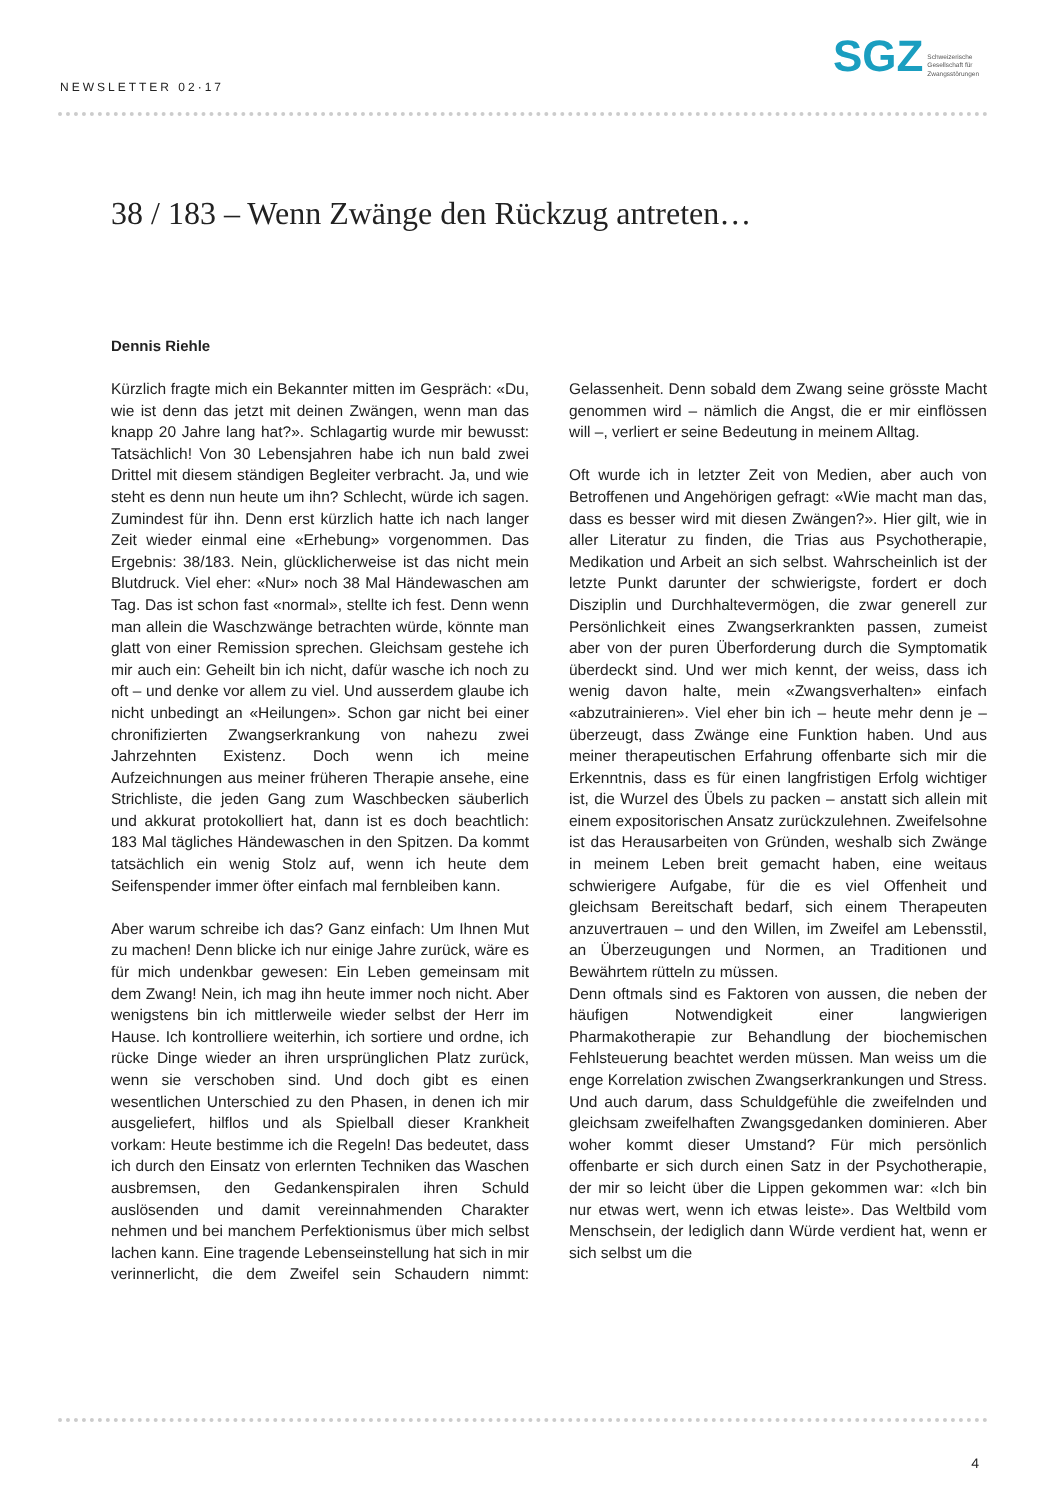NEWSLETTER 02·17
SGZ
Schweizerische
Gesellschaft für
Zwangsstörungen
38 / 183 – Wenn Zwänge den Rückzug antreten…
Dennis Riehle
Kürzlich fragte mich ein Bekannter mitten im Gespräch: «Du, wie ist denn das jetzt mit deinen Zwängen, wenn man das knapp 20 Jahre lang hat?». Schlagartig wurde mir bewusst: Tatsächlich! Von 30 Lebensjahren habe ich nun bald zwei Drittel mit diesem ständigen Begleiter verbracht. Ja, und wie steht es denn nun heute um ihn? Schlecht, würde ich sagen. Zumindest für ihn. Denn erst kürzlich hatte ich nach langer Zeit wieder einmal eine «Erhebung» vorgenommen. Das Ergebnis: 38/183. Nein, glücklicherweise ist das nicht mein Blutdruck. Viel eher: «Nur» noch 38 Mal Händewaschen am Tag. Das ist schon fast «normal», stellte ich fest. Denn wenn man allein die Waschzwänge betrachten würde, könnte man glatt von einer Remission sprechen. Gleichsam gestehe ich mir auch ein: Geheilt bin ich nicht, dafür wasche ich noch zu oft – und denke vor allem zu viel. Und ausserdem glaube ich nicht unbedingt an «Heilungen». Schon gar nicht bei einer chronifizierten Zwangserkrankung von nahezu zwei Jahrzehnten Existenz. Doch wenn ich meine Aufzeichnungen aus meiner früheren Therapie ansehe, eine Strichliste, die jeden Gang zum Waschbecken säuberlich und akkurat protokolliert hat, dann ist es doch beachtlich: 183 Mal tägliches Händewaschen in den Spitzen. Da kommt tatsächlich ein wenig Stolz auf, wenn ich heute dem Seifenspender immer öfter einfach mal fernbleiben kann.
Aber warum schreibe ich das? Ganz einfach: Um Ihnen Mut zu machen! Denn blicke ich nur einige Jahre zurück, wäre es für mich undenkbar gewesen: Ein Leben gemeinsam mit dem Zwang! Nein, ich mag ihn heute immer noch nicht. Aber wenigstens bin ich mittlerweile wieder selbst der Herr im Hause. Ich kontrolliere weiterhin, ich sortiere und ordne, ich rücke Dinge wieder an ihren ursprünglichen Platz zurück, wenn sie verschoben sind. Und doch gibt es einen wesentlichen Unterschied zu den Phasen, in denen ich mir ausgeliefert, hilflos und als Spielball dieser Krankheit vorkam: Heute bestimme ich die Regeln! Das bedeutet, dass ich durch den Einsatz von erlernten Techniken das Waschen ausbremsen, den Gedankenspiralen ihren Schuld auslösenden und damit vereinnahmenden Charakter nehmen und bei manchem Perfektionismus über mich selbst lachen kann. Eine tragende Lebenseinstellung hat sich in mir verinnerlicht, die dem Zweifel sein Schaudern nimmt: Gelassenheit. Denn sobald dem Zwang seine grösste Macht genommen wird – nämlich die Angst, die er mir einflössen will –, verliert er seine Bedeutung in meinem Alltag.
Oft wurde ich in letzter Zeit von Medien, aber auch von Betroffenen und Angehörigen gefragt: «Wie macht man das, dass es besser wird mit diesen Zwängen?». Hier gilt, wie in aller Literatur zu finden, die Trias aus Psychotherapie, Medikation und Arbeit an sich selbst. Wahrscheinlich ist der letzte Punkt darunter der schwierigste, fordert er doch Disziplin und Durchhaltevermögen, die zwar generell zur Persönlichkeit eines Zwangserkrankten passen, zumeist aber von der puren Überforderung durch die Symptomatik überdeckt sind. Und wer mich kennt, der weiss, dass ich wenig davon halte, mein «Zwangsverhalten» einfach «abzutrainieren». Viel eher bin ich – heute mehr denn je – überzeugt, dass Zwänge eine Funktion haben. Und aus meiner therapeutischen Erfahrung offenbarte sich mir die Erkenntnis, dass es für einen langfristigen Erfolg wichtiger ist, die Wurzel des Übels zu packen – anstatt sich allein mit einem expositorischen Ansatz zurückzulehnen. Zweifelsohne ist das Herausarbeiten von Gründen, weshalb sich Zwänge in meinem Leben breit gemacht haben, eine weitaus schwierigere Aufgabe, für die es viel Offenheit und gleichsam Bereitschaft bedarf, sich einem Therapeuten anzuvertrauen – und den Willen, im Zweifel am Lebensstil, an Überzeugungen und Normen, an Traditionen und Bewährtem rütteln zu müssen.
Denn oftmals sind es Faktoren von aussen, die neben der häufigen Notwendigkeit einer langwierigen Pharmakotherapie zur Behandlung der biochemischen Fehlsteuerung beachtet werden müssen. Man weiss um die enge Korrelation zwischen Zwangserkrankungen und Stress. Und auch darum, dass Schuldgefühle die zweifelnden und gleichsam zweifelhaften Zwangsgedanken dominieren. Aber woher kommt dieser Umstand? Für mich persönlich offenbarte er sich durch einen Satz in der Psychotherapie, der mir so leicht über die Lippen gekommen war: «Ich bin nur etwas wert, wenn ich etwas leiste». Das Weltbild vom Menschsein, der lediglich dann Würde verdient hat, wenn er sich selbst um die
4